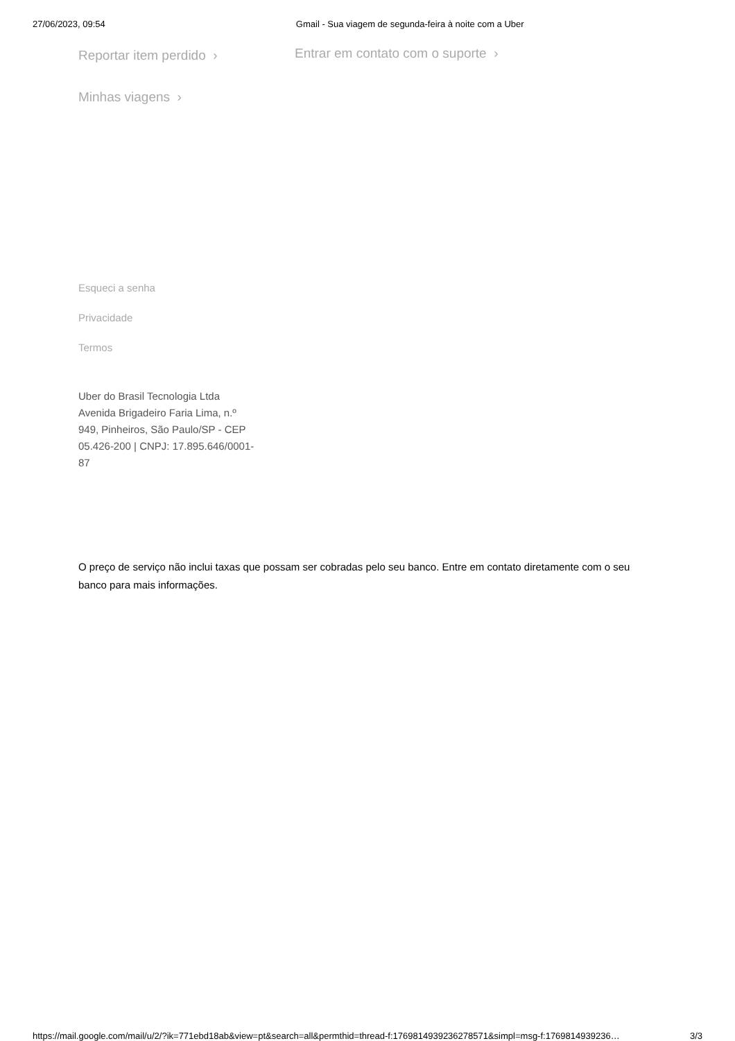27/06/2023, 09:54 Gmail - Sua viagem de segunda-feira à noite com a Uber
Reportar item perdido ›
Entrar em contato com o suporte ›
Minhas viagens ›
Esqueci a senha
Privacidade
Termos
Uber do Brasil Tecnologia Ltda Avenida Brigadeiro Faria Lima, n.º 949, Pinheiros, São Paulo/SP - CEP 05.426-200 | CNPJ: 17.895.646/0001-87
O preço de serviço não inclui taxas que possam ser cobradas pelo seu banco. Entre em contato diretamente com o seu banco para mais informações.
https://mail.google.com/mail/u/2/?ik=771ebd18ab&view=pt&search=all&permthid=thread-f:1769814939236278571&simpl=msg-f:1769814939236… 3/3